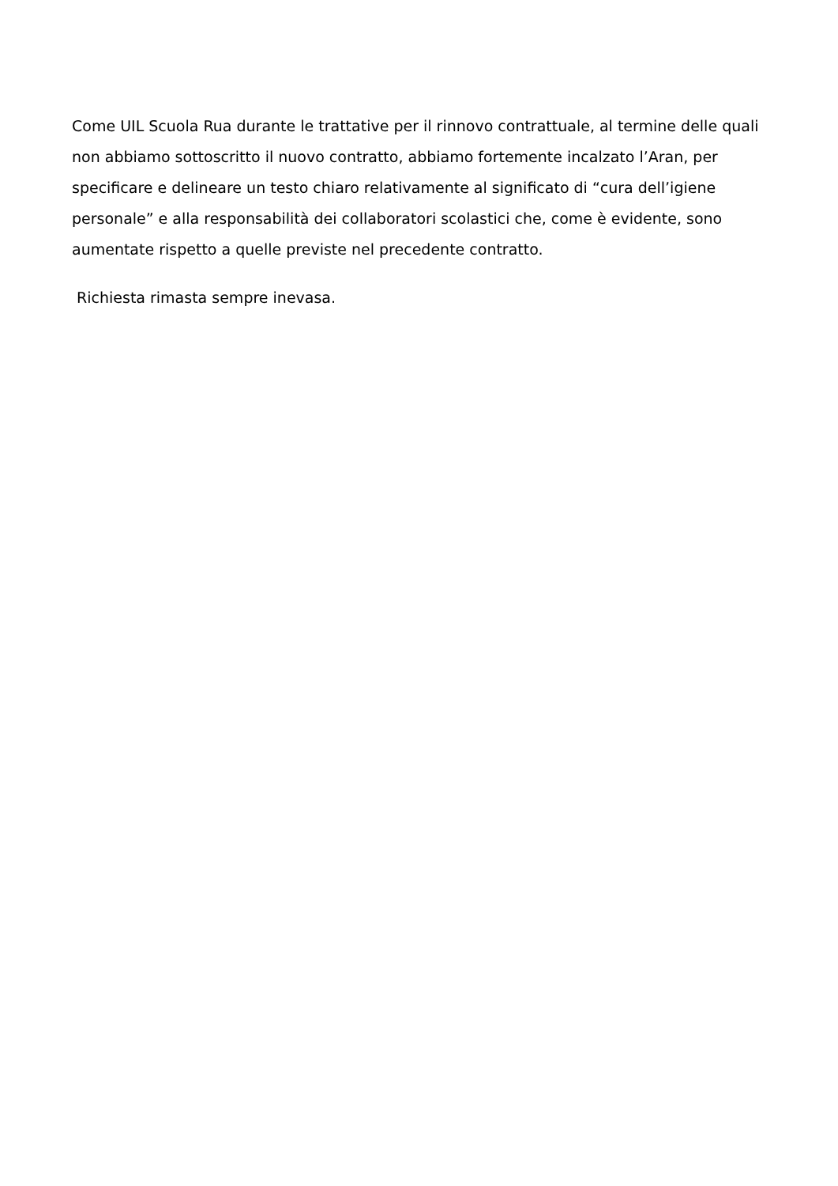Come UIL Scuola Rua durante le trattative per il rinnovo contrattuale, al termine delle quali non abbiamo sottoscritto il nuovo contratto, abbiamo fortemente incalzato l’Aran, per specificare e delineare un testo chiaro relativamente al significato di “cura dell’igiene personale” e alla responsabilità dei collaboratori scolastici che, come è evidente, sono aumentate rispetto a quelle previste nel precedente contratto.
Richiesta rimasta sempre inevasa.